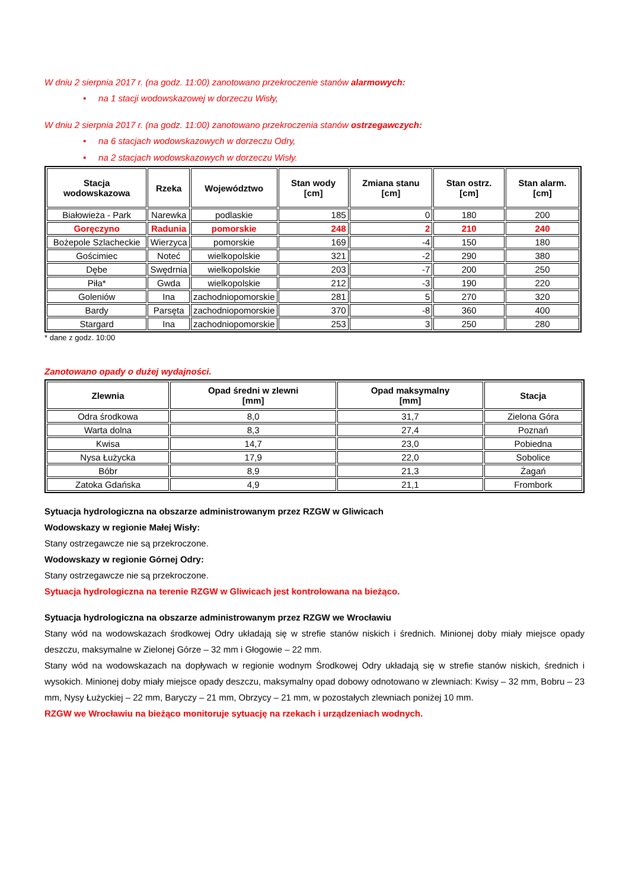W dniu 2 sierpnia 2017 r. (na godz. 11:00) zanotowano przekroczenie stanów alarmowych:
• na 1 stacji wodowskazowej w dorzeczu Wisły,
W dniu 2 sierpnia 2017 r. (na godz. 11:00) zanotowano przekroczenia stanów ostrzegawczych:
• na 6 stacjach wodowskazowych w dorzeczu Odry,
• na 2 stacjach wodowskazowych w dorzeczu Wisły.
| Stacja wodowskazowa | Rzeka | Województwo | Stan wody [cm] | Zmiana stanu [cm] | Stan ostrz. [cm] | Stan alarm. [cm] |
| --- | --- | --- | --- | --- | --- | --- |
| Białowieża - Park | Narewka | podlaskie | 185 | 0 | 180 | 200 |
| Goręczyno | Radunia | pomorskie | 248 | 2 | 210 | 240 |
| Bożepole Szlacheckie | Wierzyca | pomorskie | 169 | -4 | 150 | 180 |
| Gościmiec | Noteć | wielkopolskie | 321 | -2 | 290 | 380 |
| Dębe | Swędrnia | wielkopolskie | 203 | -7 | 200 | 250 |
| Piła* | Gwda | wielkopolskie | 212 | -3 | 190 | 220 |
| Goleniów | Ina | zachodniopomorskie | 281 | 5 | 270 | 320 |
| Bardy | Parsęta | zachodniopomorskie | 370 | -8 | 360 | 400 |
| Stargard | Ina | zachodniopomorskie | 253 | 3 | 250 | 280 |
* dane z godz. 10:00
Zanotowano opady o dużej wydajności.
| Zlewnia | Opad średni w zlewni [mm] | Opad maksymalny [mm] | Stacja |
| --- | --- | --- | --- |
| Odra środkowa | 8,0 | 31,7 | Zielona Góra |
| Warta dolna | 8,3 | 27,4 | Poznań |
| Kwisa | 14,7 | 23,0 | Pobiedna |
| Nysa Łużycka | 17,9 | 22,0 | Sobolice |
| Bóbr | 8,9 | 21,3 | Żagań |
| Zatoka Gdańska | 4,9 | 21,1 | Frombork |
Sytuacja hydrologiczna na obszarze administrowanym przez RZGW w Gliwicach
Wodowskazy w regionie Małej Wisły:
Stany ostrzegawcze nie są przekroczone.
Wodowskazy w regionie Górnej Odry:
Stany ostrzegawcze nie są przekroczone.
Sytuacja hydrologiczna na terenie RZGW w Gliwicach jest kontrolowana na bieżąco.
Sytuacja hydrologiczna na obszarze administrowanym przez RZGW we Wrocławiu
Stany wód na wodowskazach środkowej Odry układają się w strefie stanów niskich i średnich. Minionej doby miały miejsce opady deszczu, maksymalne w Zielonej Górze – 32 mm i Głogowie – 22 mm.
Stany wód na wodowskazach na dopływach w regionie wodnym Środkowej Odry układają się w strefie stanów niskich, średnich i wysokich. Minionej doby miały miejsce opady deszczu, maksymalny opad dobowy odnotowano w zlewniach: Kwisy – 32 mm, Bobru – 23 mm, Nysy Łużyckiej – 22 mm, Baryczy – 21 mm, Obrzycy – 21 mm, w pozostałych zlewniach poniżej 10 mm.
RZGW we Wrocławiu na bieżąco monitoruje sytuację na rzekach i urządzeniach wodnych.